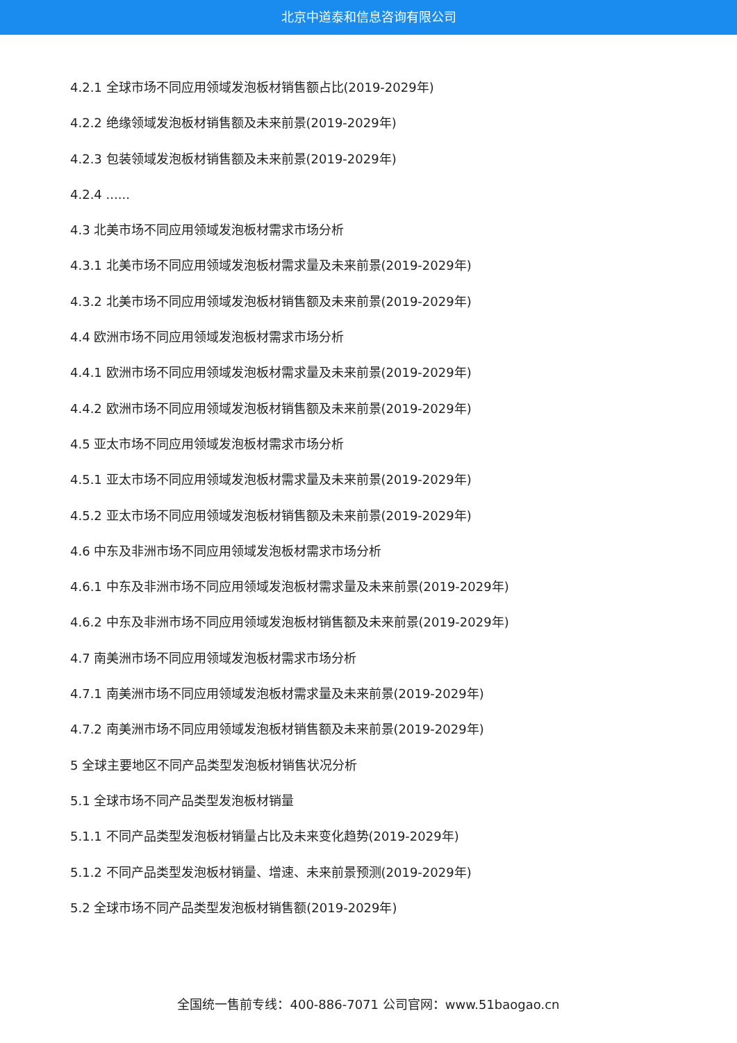北京中道泰和信息咨询有限公司
4.2.1 全球市场不同应用领域发泡板材销售额占比(2019-2029年)
4.2.2 绝缘领域发泡板材销售额及未来前景(2019-2029年)
4.2.3 包装领域发泡板材销售额及未来前景(2019-2029年)
4.2.4 ......
4.3 北美市场不同应用领域发泡板材需求市场分析
4.3.1 北美市场不同应用领域发泡板材需求量及未来前景(2019-2029年)
4.3.2 北美市场不同应用领域发泡板材销售额及未来前景(2019-2029年)
4.4 欧洲市场不同应用领域发泡板材需求市场分析
4.4.1 欧洲市场不同应用领域发泡板材需求量及未来前景(2019-2029年)
4.4.2 欧洲市场不同应用领域发泡板材销售额及未来前景(2019-2029年)
4.5 亚太市场不同应用领域发泡板材需求市场分析
4.5.1 亚太市场不同应用领域发泡板材需求量及未来前景(2019-2029年)
4.5.2 亚太市场不同应用领域发泡板材销售额及未来前景(2019-2029年)
4.6 中东及非洲市场不同应用领域发泡板材需求市场分析
4.6.1 中东及非洲市场不同应用领域发泡板材需求量及未来前景(2019-2029年)
4.6.2 中东及非洲市场不同应用领域发泡板材销售额及未来前景(2019-2029年)
4.7 南美洲市场不同应用领域发泡板材需求市场分析
4.7.1 南美洲市场不同应用领域发泡板材需求量及未来前景(2019-2029年)
4.7.2 南美洲市场不同应用领域发泡板材销售额及未来前景(2019-2029年)
5 全球主要地区不同产品类型发泡板材销售状况分析
5.1 全球市场不同产品类型发泡板材销量
5.1.1 不同产品类型发泡板材销量占比及未来变化趋势(2019-2029年)
5.1.2 不同产品类型发泡板材销量、增速、未来前景预测(2019-2029年)
5.2 全球市场不同产品类型发泡板材销售额(2019-2029年)
全国统一售前专线：400-886-7071 公司官网：www.51baogao.cn